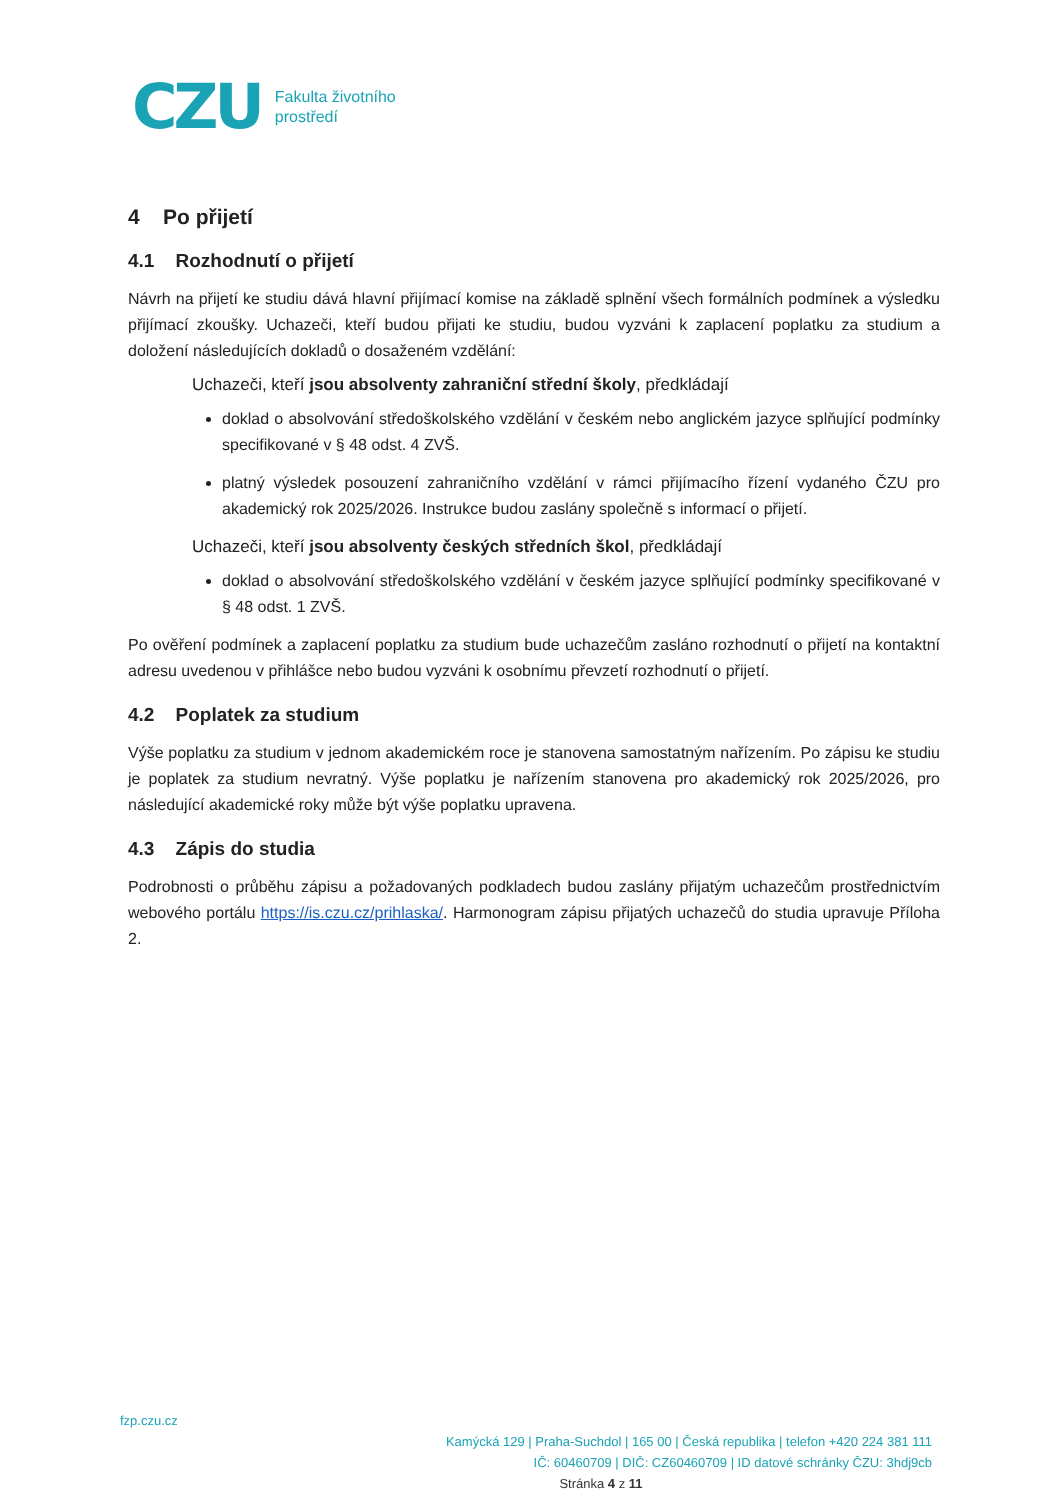CZU Fakulta životního
prostředí
4 Po přijetí
4.1 Rozhodnutí o přijetí
Návrh na přijetí ke studiu dává hlavní přijímací komise na základě splnění všech formálních podmínek a výsledku přijímací zkoušky. Uchazeči, kteří budou přijati ke studiu, budou vyzváni k zaplacení poplatku za studium a doložení následujících dokladů o dosaženém vzdělání:
Uchazeči, kteří jsou absolventy zahraniční střední školy, předkládají
doklad o absolvování středoškolského vzdělání v českém nebo anglickém jazyce splňující podmínky specifikované v § 48 odst. 4 ZVŠ.
platný výsledek posouzení zahraničního vzdělání v rámci přijímacího řízení vydaného ČZU pro akademický rok 2025/2026. Instrukce budou zaslány společně s informací o přijetí.
Uchazeči, kteří jsou absolventy českých středních škol, předkládají
doklad o absolvování středoškolského vzdělání v českém jazyce splňující podmínky specifikované v § 48 odst. 1 ZVŠ.
Po ověření podmínek a zaplacení poplatku za studium bude uchazečům zasláno rozhodnutí o přijetí na kontaktní adresu uvedenou v přihlášce nebo budou vyzváni k osobnímu převzetí rozhodnutí o přijetí.
4.2 Poplatek za studium
Výše poplatku za studium v jednom akademickém roce je stanovena samostatným nařízením. Po zápisu ke studiu je poplatek za studium nevratný. Výše poplatku je nařízením stanovena pro akademický rok 2025/2026, pro následující akademické roky může být výše poplatku upravena.
4.3 Zápis do studia
Podrobnosti o průběhu zápisu a požadovaných podkladech budou zaslány přijatým uchazečům prostřednictvím webového portálu https://is.czu.cz/prihlaska/. Harmonogram zápisu přijatých uchazečů do studia upravuje Příloha 2.
fzp.czu.cz
Kamýcká 129 | Praha-Suchdol | 165 00 | Česká republika | telefon +420 224 381 111
IČ: 60460709 | DIČ: CZ60460709 | ID datové schránky ČZU: 3hdj9cb
Stránka 4 z 11